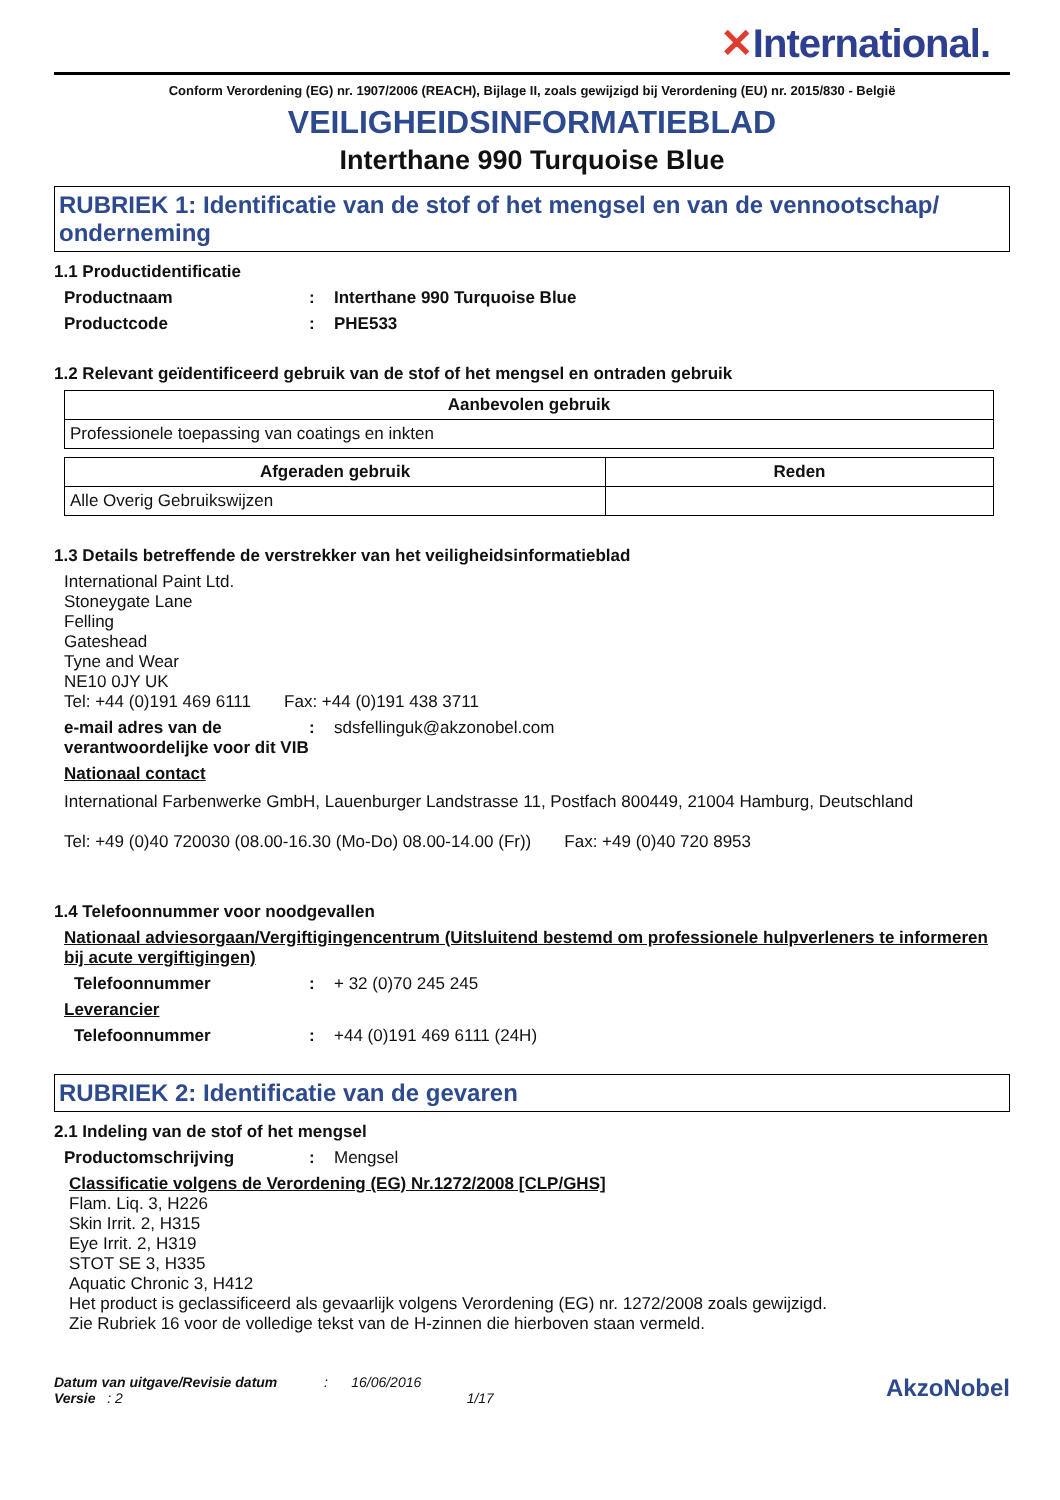✕International.
Conform Verordening (EG) nr. 1907/2006 (REACH), Bijlage II, zoals gewijzigd bij Verordening (EU) nr. 2015/830 - België
VEILIGHEIDSINFORMATIEBLAD
Interthane 990 Turquoise Blue
RUBRIEK 1: Identificatie van de stof of het mengsel en van de vennootschap/ onderneming
1.1 Productidentificatie
Productnaam : Interthane 990 Turquoise Blue
Productcode : PHE533
1.2 Relevant geïdentificeerd gebruik van de stof of het mengsel en ontraden gebruik
| Aanbevolen gebruik |
| --- |
| Professionele toepassing van coatings en inkten |
| Afgeraden gebruik | Reden |
| --- | --- |
| Alle Overig Gebruikswijzen | |
1.3 Details betreffende de verstrekker van het veiligheidsinformatieblad
International Paint Ltd.
Stoneygate Lane
Felling
Gateshead
Tyne and Wear
NE10 0JY UK
Tel: +44 (0)191 469 6111 Fax: +44 (0)191 438 3711
e-mail adres van de verantwoordelijke voor dit VIB
: sdsfellinguk@akzonobel.com
Nationaal contact
International Farbenwerke GmbH, Lauenburger Landstrasse 11, Postfach 800449, 21004 Hamburg, Deutschland
Tel: +49 (0)40 720030 (08.00-16.30 (Mo-Do) 08.00-14.00 (Fr)) Fax: +49 (0)40 720 8953
1.4 Telefoonnummer voor noodgevallen
Nationaal adviesorgaan/Vergiftigingencentrum (Uitsluitend bestemd om professionele hulpverleners te informeren bij acute vergiftigingen)
Telefoonnummer :
+ 32 (0)70 245 245
Leverancier
Telefoonnummer :
+44 (0)191 469 6111 (24H)
RUBRIEK 2: Identificatie van de gevaren
2.1 Indeling van de stof of het mengsel
Productomschrijving :
Mengsel
Classificatie volgens de Verordening (EG) Nr.1272/2008 [CLP/GHS]
Flam. Liq. 3, H226
Skin Irrit. 2, H315
Eye Irrit. 2, H319
STOT SE 3, H335
Aquatic Chronic 3, H412
Het product is geclassificeerd als gevaarlijk volgens Verordening (EG) nr. 1272/2008 zoals gewijzigd.
Zie Rubriek 16 voor de volledige tekst van de H-zinnen die hierboven staan vermeld.
Datum van uitgave/Revisie datum : 16/06/2016
Versie : 2 1/17
AkzoNobel